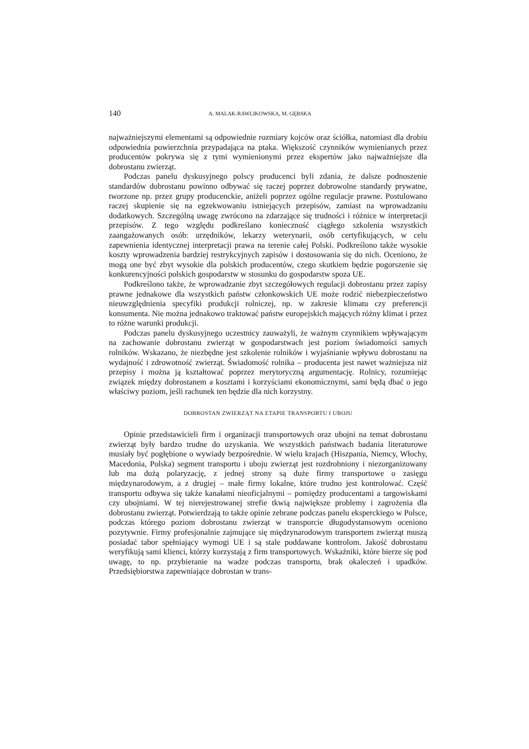140 A. MALAK-RAWLIKOWSKA, M. GĘBSKA
najważniejszymi elementami są odpowiednie rozmiary kojców oraz ściółka, natomiast dla drobiu odpowiednia powierzchnia przypadająca na ptaka. Większość czynników wymienianych przez producentów pokrywa się z tymi wymienionymi przez ekspertów jako najważniejsze dla dobrostanu zwierząt.
Podczas panelu dyskusyjnego polscy producenci byli zdania, że dalsze podnoszenie standardów dobrostanu powinno odbywać się raczej poprzez dobrowolne standardy prywatne, tworzone np. przez grupy producenckie, aniżeli poprzez ogólne regulacje prawne. Postulowano raczej skupienie się na egzekwowaniu istniejących przepisów, zamiast na wprowadzaniu dodatkowych. Szczególną uwagę zwrócono na zdarzające się trudności i różnice w interpretacji przepisów. Z tego względu podkreślano konieczność ciągłego szkolenia wszystkich zaangażowanych osób: urzędników, lekarzy weterynarii, osób certyfikujących, w celu zapewnienia identycznej interpretacji prawa na terenie całej Polski. Podkreślono także wysokie koszty wprowadzenia bardziej restrykcyjnych zapisów i dostosowania się do nich. Oceniono, że mogą one być zbyt wysokie dla polskich producentów, czego skutkiem będzie pogorszenie się konkurencyjności polskich gospodarstw w stosunku do gospodarstw spoza UE.
Podkreślono także, że wprowadzanie zbyt szczegółowych regulacji dobrostanu przez zapisy prawne jednakowe dla wszystkich państw członkowskich UE może rodzić niebezpieczeństwo nieuwzględnienia specyfiki produkcji rolniczej, np. w zakresie klimatu czy preferencji konsumenta. Nie można jednakowo traktować państw europejskich mających różny klimat i przez to różne warunki produkcji.
Podczas panelu dyskusyjnego uczestnicy zauważyli, że ważnym czynnikiem wpływającym na zachowanie dobrostanu zwierząt w gospodarstwach jest poziom świadomości samych rolników. Wskazano, że niezbędne jest szkolenie rolników i wyjaśnianie wpływu dobrostanu na wydajność i zdrowotność zwierząt. Świadomość rolnika – producenta jest nawet ważniejsza niż przepisy i można ją kształtować poprzez merytoryczną argumentację. Rolnicy, rozumiejąc związek między dobrostanem a kosztami i korzyściami ekonomicznymi, sami będą dbać o jego właściwy poziom, jeśli rachunek ten będzie dla nich korzystny.
DOBROSTAN ZWIERZĄT NA ETAPIE TRANSPORTU I UBOJU
Opinie przedstawicieli firm i organizacji transportowych oraz ubojni na temat dobrostanu zwierząt były bardzo trudne do uzyskania. We wszystkich państwach badania literaturowe musiały być pogłębione o wywiady bezpośrednie. W wielu krajach (Hiszpania, Niemcy, Włochy, Macedonia, Polska) segment transportu i uboju zwierząt jest rozdrobniony i niezorganizowany lub ma dużą polaryzację, z jednej strony są duże firmy transportowe o zasięgu międzynarodowym, a z drugiej – małe firmy lokalne, które trudno jest kontrolować. Część transportu odbywa się także kanałami nieoficjalnymi – pomiędzy producentami a targowiskami czy ubojniami. W tej nierejestrowanej strefie tkwią największe problemy i zagrożenia dla dobrostanu zwierząt. Potwierdzają to także opinie zebrane podczas panelu eksperckiego w Polsce, podczas którego poziom dobrostanu zwierząt w transporcie długodystansowym oceniono pozytywnie. Firmy profesjonalnie zajmujące się międzynarodowym transportem zwierząt muszą posiadać tabor spełniający wymogi UE i są stale poddawane kontrolom. Jakość dobrostanu weryfikują sami klienci, którzy korzystają z firm transportowych. Wskaźniki, które bierze się pod uwagę, to np. przybieranie na wadze podczas transportu, brak okaleczeń i upadków. Przedsiębiorstwa zapewniające dobrostan w trans-